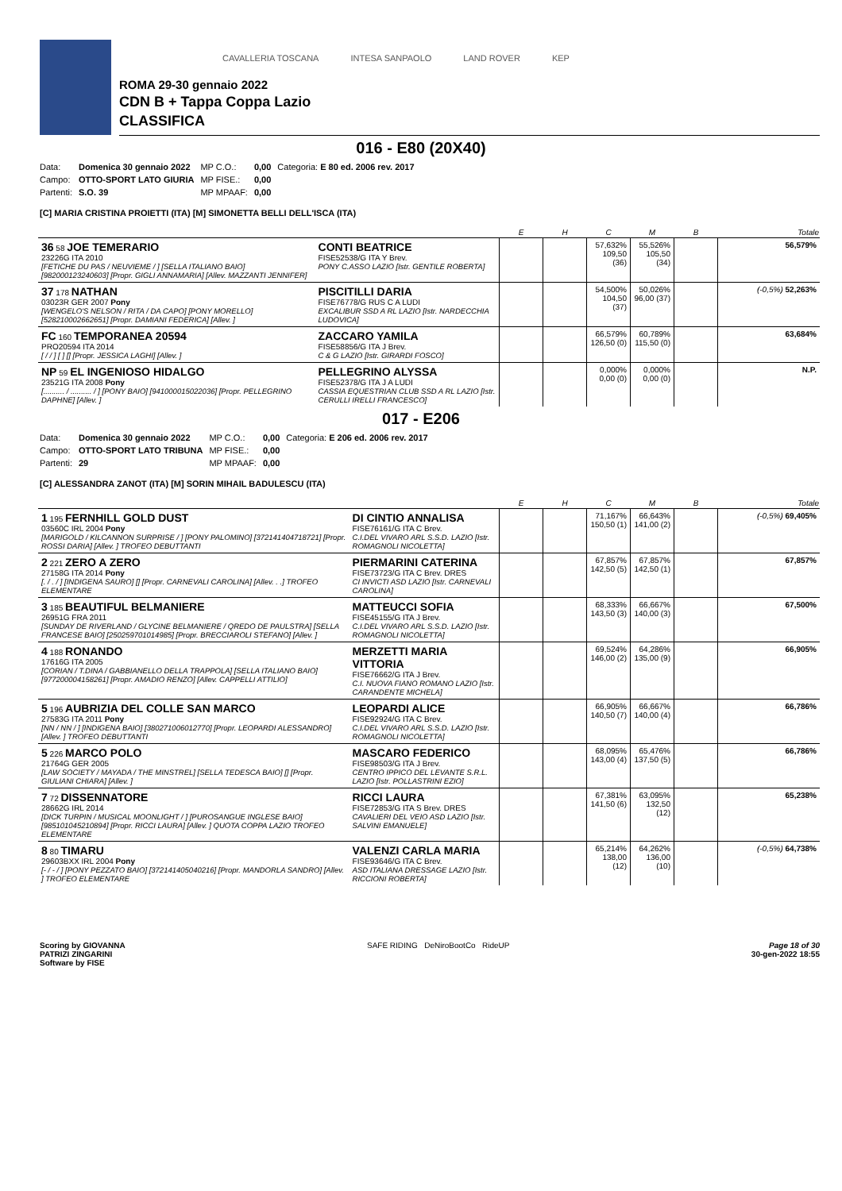CAVALLERIA TOSCANA INTESA SANPAOLO LAND ROVER KEP
ROMA 29-30 gennaio 2022
CDN B + Tappa Coppa Lazio
CLASSIFICA
016 - E80 (20X40)
| Data: | Domenica 30 gennaio 2022 | MP C.O.: | 0,00 | Categoria: E 80 ed. 2006 rev. 2017 |
| Campo: | OTTO-SPORT LATO GIURIA | MP FISE.: | 0,00 | |
| Partenti: | S.O. 39 | MP MPAAF: | 0,00 | |
[C] MARIA CRISTINA PROIETTI (ITA) [M] SIMONETTA BELLI DELL'ISCA (ITA)
| | | E | H | C | M | B | Totale |
| --- | --- | --- | --- | --- | --- | --- | --- |
| 36 58 JOE TEMERARIO 23226G ITA 2010 [FETICHE DU PAS / NEUVIEME / ] [SELLA ITALIANO BAIO] [982000123240603] [Propr. GIGLI ANNAMARIA] [Allev. MAZZANTI JENNIFER] | CONTI BEATRICE FISE52538/G ITA Y Brev. PONY C.ASSO LAZIO [Istr. GENTILE ROBERTA] | | | 57,632% 109,50 (36) | 55,526% 105,50 (34) | | 56,579% |
| 37 178 NATHAN 03023R GER 2007 Pony [WENGELO'S NELSON / RITA / DA CAPO] [PONY MORELLO] [528210002662651] [Propr. DAMIANI FEDERICA] [Allev. ] | PISCITILLI DARIA FISE76778/G RUS C A LUDI EXCALIBUR SSD A RL LAZIO [Istr. NARDECCHIA LUDOVICA] | | | 54,500% 104,50 (37) | 50,026% 96,00 (37) | | (-0,5%) 52,263% |
| FC 160 TEMPORANEA 20594 PRO20594 ITA 2014 [ / / ] [ ] [] [Propr. JESSICA LAGHI] [Allev. ] | ZACCARO YAMILA FISE58856/G ITA J Brev. C & G LAZIO [Istr. GIRARDI FOSCO] | | | 66,579% 126,50 (0) | 60,789% 115,50 (0) | | 63,684% |
| NP 59 EL INGENIOSO HIDALGO 23521G ITA 2008 Pony [.......... / .......... / ] [PONY BAIO] [941000015022036] [Propr. PELLEGRINO DAPHNE] [Allev. ] | PELLEGRINO ALYSSA FISE52378/G ITA J A LUDI CASSIA EQUESTRIAN CLUB SSD A RL LAZIO [Istr. CERULLI IRELLI FRANCESCO] | | | 0,000% 0,00 (0) | 0,000% 0,00 (0) | | N.P. |
017 - E206
| Data: | Domenica 30 gennaio 2022 | MP C.O.: | 0,00 | Categoria: E 206 ed. 2006 rev. 2017 |
| Campo: | OTTO-SPORT LATO TRIBUNA | MP FISE.: | 0,00 | |
| Partenti: | 29 | MP MPAAF: | 0,00 | |
[C] ALESSANDRA ZANOT (ITA) [M] SORIN MIHAIL BADULESCU (ITA)
| | | E | H | C | M | B | Totale |
| --- | --- | --- | --- | --- | --- | --- | --- |
| 1 195 FERNHILL GOLD DUST 03560C IRL 2004 Pony [MARIGOLD / KILCANNON SURPRISE / ] [PONY PALOMINO] [372141404718721] [Propr. ROSSI DARIA] [Allev. ] TROFEO DEBUTTANTI | DI CINTIO ANNALISA FISE76161/G ITA C Brev. C.I.DEL VIVARO ARL S.S.D. LAZIO [Istr. ROMAGNOLI NICOLETTA] | | | 71,167% 150,50 (1) | 66,643% 141,00 (2) | | (-0,5%) 69,405% |
| 2 221 ZERO A ZERO 27158G ITA 2014 Pony [. / . / ] [INDIGENA SAURO] [] [Propr. CARNEVALI CAROLINA] [Allev. . .] TROFEO ELEMENTARE | PIERMARINI CATERINA FISE73723/G ITA C Brev. DRES CI INVICTI ASD LAZIO [Istr. CARNEVALI CAROLINA] | | | 67,857% 142,50 (5) | 67,857% 142,50 (1) | | 67,857% |
| 3 185 BEAUTIFUL BELMANIERE 26951G FRA 2011 [SUNDAY DE RIVERLAND / GLYCINE BELMANIERE / QREDO DE PAULSTRA] [SELLA FRANCESE BAIO] [250259701014985] [Propr. BRECCIAROLI STEFANO] [Allev. ] | MATTEUCCI SOFIA FISE45155/G ITA J Brev. C.I.DEL VIVARO ARL S.S.D. LAZIO [Istr. ROMAGNOLI NICOLETTA] | | | 68,333% 143,50 (3) | 66,667% 140,00 (3) | | 67,500% |
| 4 188 RONANDO 17616G ITA 2005 [CORIAN / T.DINA / GABBIANELLO DELLA TRAPPOLA] [SELLA ITALIANO BAIO] [977200004158261] [Propr. AMADIO RENZO] [Allev. CAPPELLI ATTILIO] | MERZETTI MARIA VITTORIA FISE76662/G ITA J Brev. C.I. NUOVA FIANO ROMANO LAZIO [Istr. CARANDENTE MICHELA] | | | 69,524% 146,00 (2) | 64,286% 135,00 (9) | | 66,905% |
| 5 196 AUBRIZIA DEL COLLE SAN MARCO 27583G ITA 2011 Pony [NN / NN / ] [INDIGENA BAIO] [380271006012770] [Propr. LEOPARDI ALESSANDRO] [Allev. ] TROFEO DEBUTTANTI | LEOPARDI ALICE FISE92924/G ITA C Brev. C.I.DEL VIVARO ARL S.S.D. LAZIO [Istr. ROMAGNOLI NICOLETTA] | | | 66,905% 140,50 (7) | 66,667% 140,00 (4) | | 66,786% |
| 5 226 MARCO POLO 21764G GER 2005 [LAW SOCIETY / MAYADA / THE MINSTREL] [SELLA TEDESCA BAIO] [] [Propr. GIULIANI CHIARA] [Allev. ] | MASCARO FEDERICO FISE98503/G ITA J Brev. CENTRO IPPICO DEL LEVANTE S.R.L. LAZIO [Istr. POLLASTRINI EZIO] | | | 68,095% 143,00 (4) | 65,476% 137,50 (5) | | 66,786% |
| 7 72 DISSENNATORE 28662G IRL 2014 [DICK TURPIN / MUSICAL MOONLIGHT / ] [PUROSANGUE INGLESE BAIO] [985101045210894] [Propr. RICCI LAURA] [Allev. ] QUOTA COPPA LAZIO TROFEO ELEMENTARE | RICCI LAURA FISE72853/G ITA S Brev. DRES CAVALIERI DEL VEIO ASD LAZIO [Istr. SALVINI EMANUELE] | | | 67,381% 141,50 (6) | 63,095% 132,50 (12) | | 65,238% |
| 8 80 TIMARU 29603BXX IRL 2004 Pony [- / - / ] [PONY PEZZATO BAIO] [372141405040216] [Propr. MANDORLA SANDRO] [Allev. ] TROFEO ELEMENTARE | VALENZI CARLA MARIA FISE93646/G ITA C Brev. ASD ITALIANA DRESSAGE LAZIO [Istr. RICCIONI ROBERTA] | | | 65,214% 138,00 (12) | 64,262% 136,00 (10) | | (-0,5%) 64,738% |
Scoring by GIOVANNA
PATRIZI ZINGARINI
Software by FISE
SAFE RIDING DeNiroBootCo RideUP
Page 18 of 30
30-gen-2022 18:55